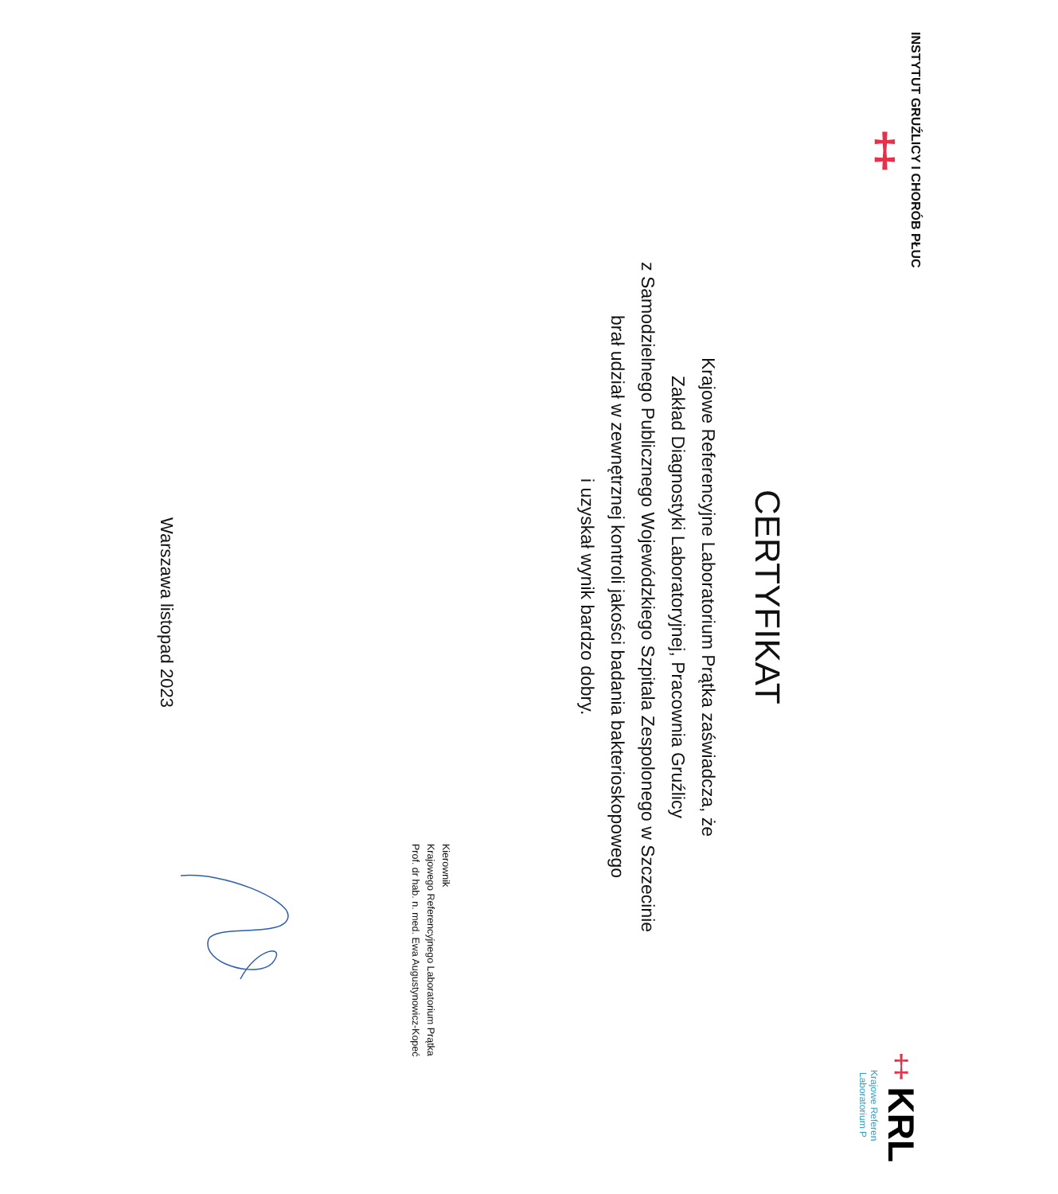INSTYTUT GRUŹLICY I CHORÓB PŁUC
‡
‡ KRL
Krajowe Referen
Laboratorium P
CERTYFIKAT
Krajowe Referencyjne Laboratorium Prątka zaświadcza, że
Zakład Diagnostyki Laboratoryjnej, Pracownia Gruźlicy
z Samodzielnego Publicznego Wojewódzkiego Szpitala Zespolonego w Szczecinie
brał udział w zewnętrznej kontroli jakości badania bakterioskopowego
i uzyskał wynik bardzo dobry.
Kierownik
Krajowego Referencyjnego Laboratorium Prątka
Prof. dr hab. n. med. Ewa Augustynowicz-Kopeć
Warszawa listopad 2023